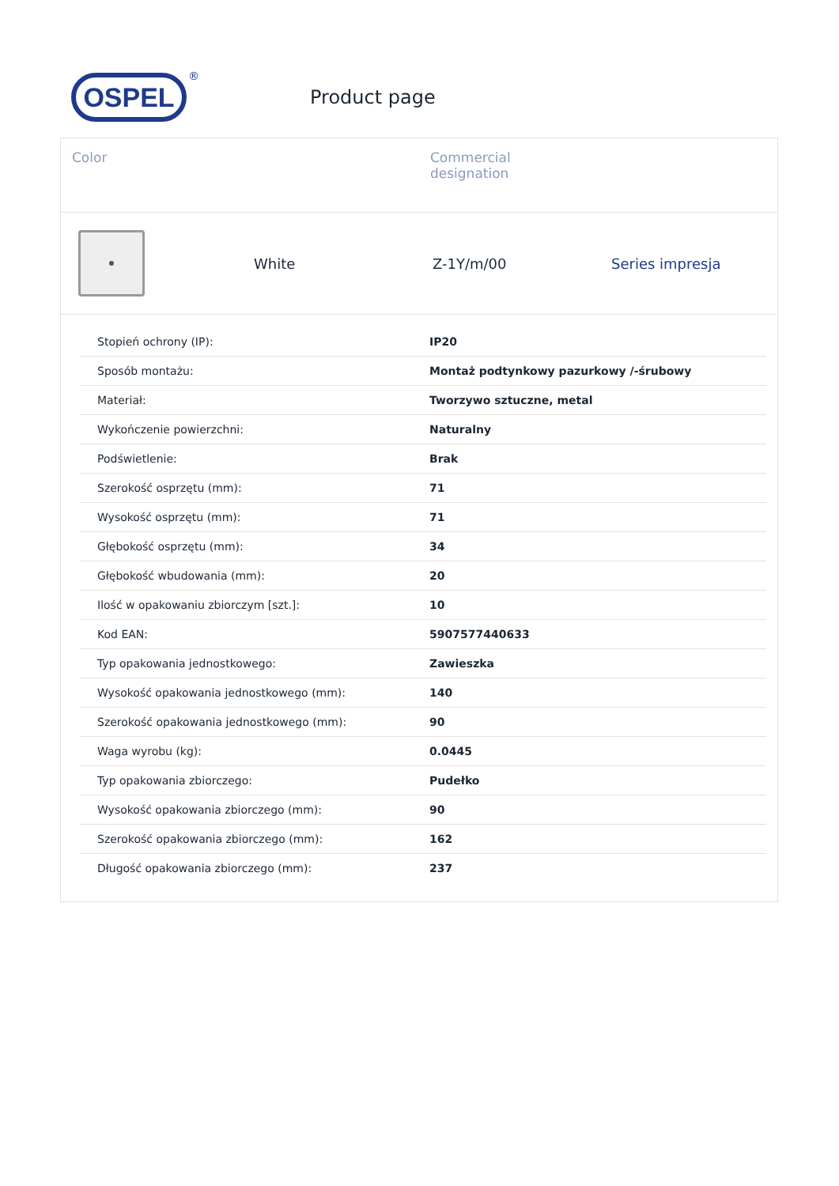OSPEL
®
Product page
Color Commercial
designation
White Z-1Y/m/00 Series impresja
| Stopień ochrony (IP): | IP20 |
| Sposób montażu: | Montaż podtynkowy pazurkowy /-śrubowy |
| Materiał: | Tworzywo sztuczne, metal |
| Wykończenie powierzchni: | Naturalny |
| Podświetlenie: | Brak |
| Szerokość osprzętu (mm): | 71 |
| Wysokość osprzętu (mm): | 71 |
| Głębokość osprzętu (mm): | 34 |
| Głębokość wbudowania (mm): | 20 |
| Ilość w opakowaniu zbiorczym [szt.]: | 10 |
| Kod EAN: | 5907577440633 |
| Typ opakowania jednostkowego: | Zawieszka |
| Wysokość opakowania jednostkowego (mm): | 140 |
| Szerokość opakowania jednostkowego (mm): | 90 |
| Waga wyrobu (kg): | 0.0445 |
| Typ opakowania zbiorczego: | Pudełko |
| Wysokość opakowania zbiorczego (mm): | 90 |
| Szerokość opakowania zbiorczego (mm): | 162 |
| Długość opakowania zbiorczego (mm): | 237 |